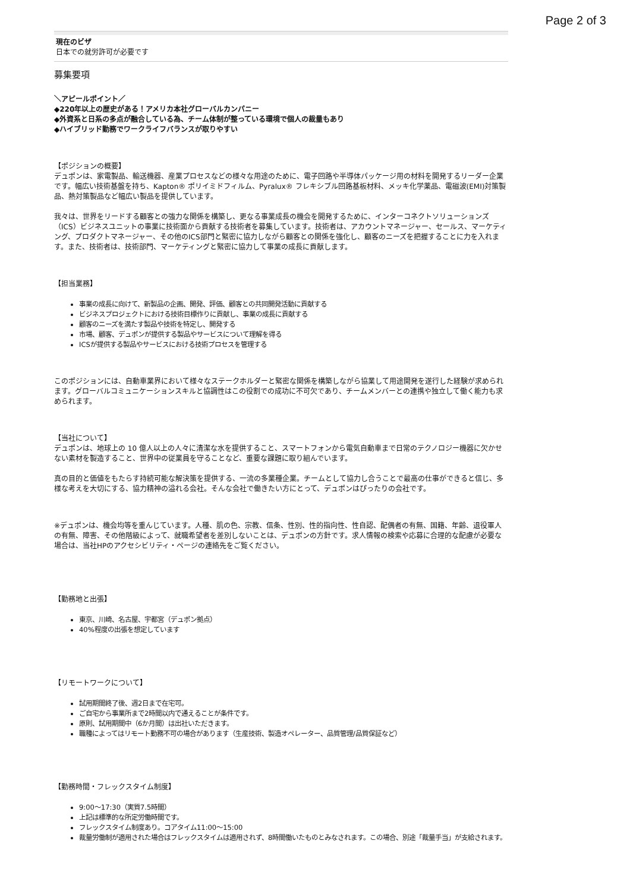Page 2 of 3
現在のビザ
日本での就労許可が必要です
募集要項
＼アピールポイント／
◆220年以上の歴史がある！アメリカ本社グローバルカンパニー
◆外資系と日系の多点が融合している為、チーム体制が整っている環境で個人の裁量もあり
◆ハイブリッド勤務でワークライフバランスが取りやすい
【ポジションの概要】
デュポンは、家電製品、輸送機器、産業プロセスなどの様々な用途のために、電子回路や半導体パッケージ用の材料を開発するリーダー企業です。幅広い技術基盤を持ち、Kapton® ポリイミドフィルム、Pyralux® フレキシブル回路基板材料、メッキ化学薬品、電磁波(EMI)対策製品、熱対策製品など幅広い製品を提供しています。
我々は、世界をリードする顧客との強力な関係を構築し、更なる事業成長の機会を開発するために、インターコネクトソリューションズ（ICS）ビジネスユニットの事業に技術面から貢献する技術者を募集しています。技術者は、アカウントマネージャー、セールス、マーケティング、プロダクトマネージャー、その他のICS部門と緊密に協力しながら顧客との関係を強化し、顧客のニーズを把握することに力を入れます。また、技術者は、技術部門、マーケティングと緊密に協力して事業の成長に貢献します。
【担当業務】
事業の成長に向けて、新製品の企画、開発、評価、顧客との共同開発活動に貢献する
ビジネスプロジェクトにおける技術目標作りに貢献し、事業の成長に貢献する
顧客のニーズを満たす製品や技術を特定し、開発する
市場、顧客、デュポンが提供する製品やサービスについて理解を得る
ICSが提供する製品やサービスにおける技術プロセスを管理する
このポジションには、自動車業界において様々なステークホルダーと緊密な関係を構築しながら協業して用途開発を遂行した経験が求められます。グローバルコミュニケーションスキルと協調性はこの役割での成功に不可欠であり、チームメンバーとの連携や独立して働く能力も求められます。
【当社について】
デュポンは、地球上の 10 億人以上の人々に清潔な水を提供すること、スマートフォンから電気自動車まで日常のテクノロジー機器に欠かせない素材を製造すること、世界中の従業員を守ることなど、重要な課題に取り組んでいます。
真の目的と価値をもたらす持続可能な解決策を提供する、一流の多業種企業。チームとして協力し合うことで最高の仕事ができると信じ、多様な考えを大切にする、協力精神の溢れる会社。そんな会社で働きたい方にとって、デュポンはぴったりの会社です。
※デュポンは、機会均等を重んじています。人種、肌の色、宗教、信条、性別、性的指向性、性自認、配偶者の有無、国籍、年齢、退役軍人の有無、障害、その他階級によって、就職希望者を差別しないことは、デュポンの方針です。求人情報の検索や応募に合理的な配慮が必要な場合は、当社HPのアクセシビリティ・ページの連絡先をご覧ください。
【勤務地と出張】
東京、川崎、名古屋、宇都宮（デュポン拠点）
40%程度の出張を想定しています
【リモートワークについて】
試用期間終了後、週2日まで在宅可。
ご自宅から事業所まで2時間以内で通えることが条件です。
原則、試用期間中（6か月間）は出社いただきます。
職種によってはリモート勤務不可の場合があります（生産技術、製造オペレーター、品質管理/品質保証など）
【勤務時間・フレックスタイム制度】
9:00〜17:30（実質7.5時間）
上記は標準的な所定労働時間です。
フレックスタイム制度あり。コアタイム11:00〜15:00
裁量労働制が適用された場合はフレックスタイムは適用されず、8時間働いたものとみなされます。この場合、別途「裁量手当」が支給されます。